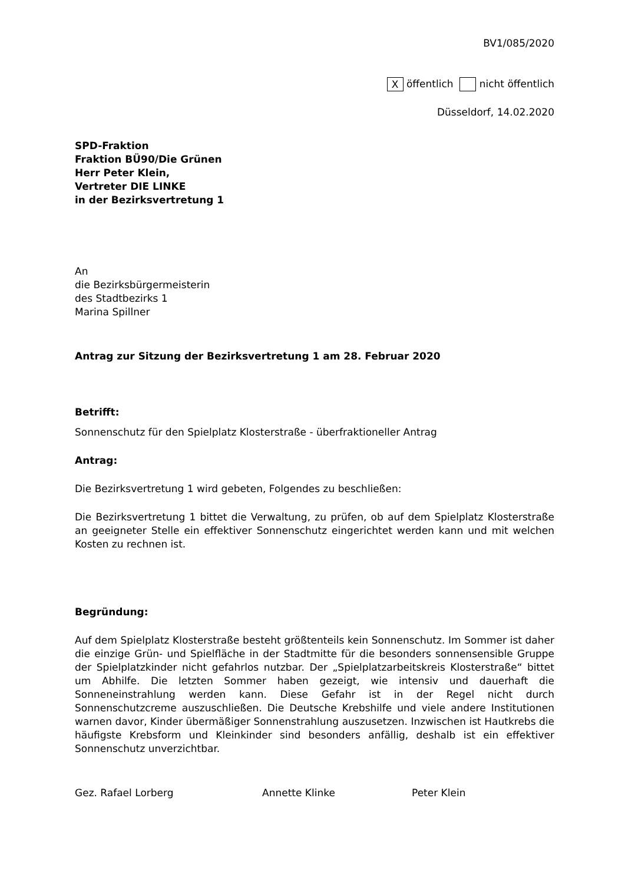BV1/085/2020
X öffentlich nicht öffentlich
Düsseldorf, 14.02.2020
SPD-Fraktion
Fraktion BÜ90/Die Grünen
Herr Peter Klein,
Vertreter DIE LINKE
in der Bezirksvertretung 1
An
die Bezirksbürgermeisterin
des Stadtbezirks 1
Marina Spillner
Antrag zur Sitzung der Bezirksvertretung 1 am 28. Februar 2020
Betrifft:
Sonnenschutz für den Spielplatz Klosterstraße - überfraktioneller Antrag
Antrag:
Die Bezirksvertretung 1 wird gebeten, Folgendes zu beschließen:
Die Bezirksvertretung 1 bittet die Verwaltung, zu prüfen, ob auf dem Spielplatz Klosterstraße an geeigneter Stelle ein effektiver Sonnenschutz eingerichtet werden kann und mit welchen Kosten zu rechnen ist.
Begründung:
Auf dem Spielplatz Klosterstraße besteht größtenteils kein Sonnenschutz. Im Sommer ist daher die einzige Grün- und Spielfläche in der Stadtmitte für die besonders sonnensensible Gruppe der Spielplatzkinder nicht gefahrlos nutzbar. Der „Spielplatzarbeitskreis Klosterstraße“ bittet um Abhilfe. Die letzten Sommer haben gezeigt, wie intensiv und dauerhaft die Sonneneinstrahlung werden kann. Diese Gefahr ist in der Regel nicht durch Sonnenschutzcreme auszuschließen. Die Deutsche Krebshilfe und viele andere Institutionen warnen davor, Kinder übermäßiger Sonnenstrahlung auszusetzen. Inzwischen ist Hautkrebs die häufigste Krebsform und Kleinkinder sind besonders anfällig, deshalb ist ein effektiver Sonnenschutz unverzichtbar.
Gez. Rafael Lorberg Annette Klinke Peter Klein